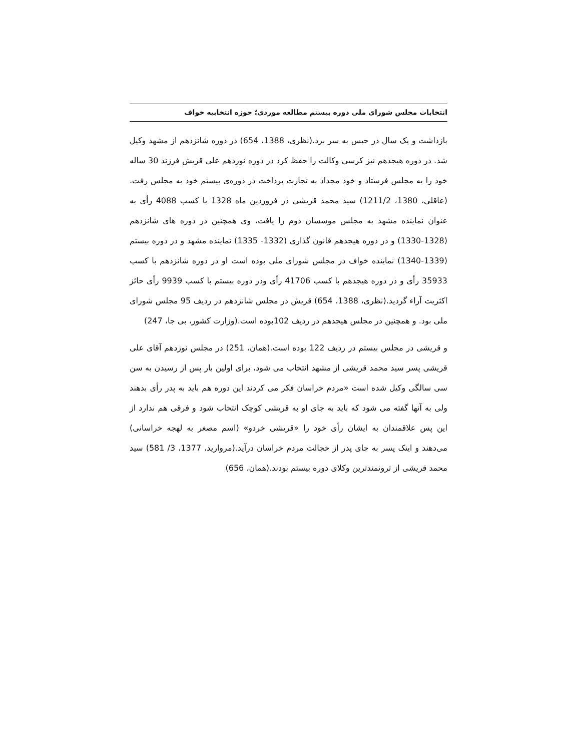انتخابات مجلس شورای ملی دوره بیستم مطالعه موردی؛ حوزه انتخابیه خواف
بازداشت و یک سال در حبس به سر برد.(نظری، 1388، 654) در دوره شانزدهم از مشهد وکیل شد. در دوره هیجدهم نیز کرسی وکالت را حفظ کرد در دوره نوزدهم علی قریش فرزند 30 ساله خود را به مجلس فرستاد و خود مجداد به تجارت پرداخت در دوره‌ی بیستم خود به مجلس رفت.(عاقلی، 1380، 1211/2) سید محمد قریشی در فروردین ماه 1328 با کسب 4088 رأی به عنوان نماینده مشهد به مجلس موسسان دوم را یافت، وی همچنین در دوره های شانزدهم (1328-1330) و در دوره هیجدهم قانون گذاری (1332- 1335) نماینده مشهد و در دوره بیستم (1339-1340) نماینده خواف در مجلس شورای ملی بوده است او در دوره شانزدهم با کسب 35933 رأی و در دوره هیجدهم با کسب 41706 رأی ودر دوره بیستم با کسب 9939 رأی حائز اکثریت آراء گردید.(نظری، 1388، 654) قریش در مجلس شانزدهم در ردیف 95 مجلس شورای ملی بود. و همچنین در مجلس هیجدهم در ردیف 102بوده است.(وزارت کشور، بی جا، 247)
و قریشی در مجلس بیستم در ردیف 122 بوده است.(همان، 251) در مجلس نوزدهم آقای علی قریشی پسر سید محمد قریشی از مشهد انتخاب می شود، برای اولین بار پس از رسیدن به سن سی سالگی وکیل شده است «مردم خراسان فکر می کردند این دوره هم باید به پدر رأی بدهند ولی به آنها گفته می شود که باید به جای او به قریشی کوچک انتخاب شود و فرقی هم ندارد از این پس علاقمندان به ایشان رأی خود را «قریشی خردو» (اسم مصغر به لهجه خراسانی) می‌دهند و اینک پسر به جای پدر از خجالت مردم خراسان درآید.(مروارید، 1377، 3/ 581) سید محمد قریشی از ثروتمندترین وکلای دوره بیستم بودند.(همان، 656)